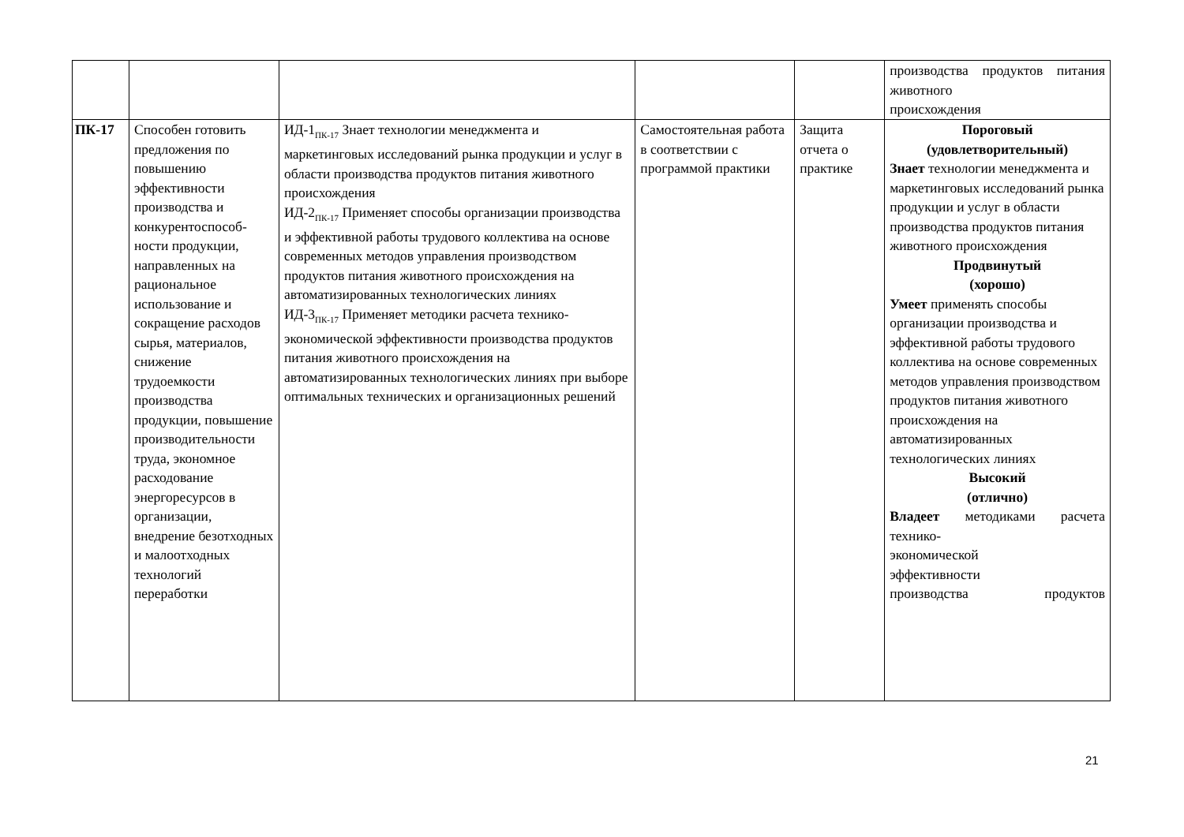| | | | | | производства продуктов питания животного происхождения |
| ПК-17 | Способен готовить предложения по повышению эффективности производства и конкурентоспособ­ности продукции, направленных на рациональное использование и сокращение расходов сырья, материалов, снижение трудоемкости производства продукции, повышение производительнос­ти труда, экономное расходование энергоресурсов в организации, внедрение безотходных и малоотходных технологий переработки | ИД-1<sub>ПК-17</sub> Знает технологии менеджмента и маркетинговых исследований рынка продукции и услуг в области производства продуктов питания животного происхождения ИД-2<sub>ПК-17</sub> Применяет способы организации производства и эффективной работы трудового коллектива на основе современных методов управления производством продуктов питания животного происхождения на автоматизированных технологических линиях ИД-3<sub>ПК-17</sub> Применяет методики расчета технико-экономической эффективности производства продуктов питания животного происхождения на автоматизированных технологических линиях при выборе оптимальных технических и организационных решений | Самостоятельная работа в соответствии с программой практики | Защита отчета о практике | Пороговый (удовлетворительный) Знает технологии менеджмента и маркетинговых исследований рынка продукции и услуг в области производства продуктов питания животного происхождения Продвинутый (хорошо) Умеет применять способы организации производства и эффективной работы трудового коллектива на основе современных методов управления производством продуктов питания животного происхождения на автоматизированных технологических линиях Высокий (отлично) Владеет методиками расчета технико- экономической эффективности производства продуктов |
21